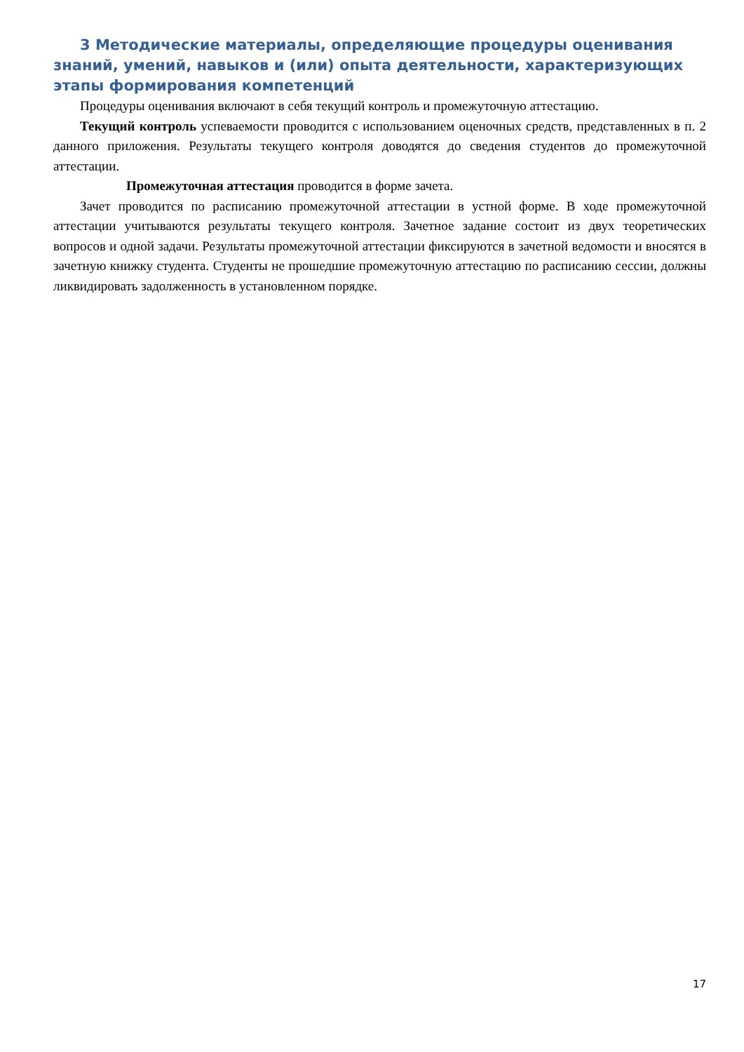3 Методические материалы, определяющие процедуры оценивания знаний, умений, навыков и (или) опыта деятельности, характеризующих этапы формирования компетенций
Процедуры оценивания включают в себя текущий контроль и промежуточную аттестацию.
Текущий контроль успеваемости проводится с использованием оценочных средств, представленных в п. 2 данного приложения. Результаты текущего контроля доводятся до сведения студентов до промежуточной аттестации.
Промежуточная аттестация проводится в форме зачета.
Зачет проводится по расписанию промежуточной аттестации в устной форме. В ходе промежуточной аттестации учитываются результаты текущего контроля. Зачетное задание состоит из двух теоретических вопросов и одной задачи. Результаты промежуточной аттестации фиксируются в зачетной ведомости и вносятся в зачетную книжку студента. Студенты не прошедшие промежуточную аттестацию по расписанию сессии, должны ликвидировать задолженность в установленном порядке.
17